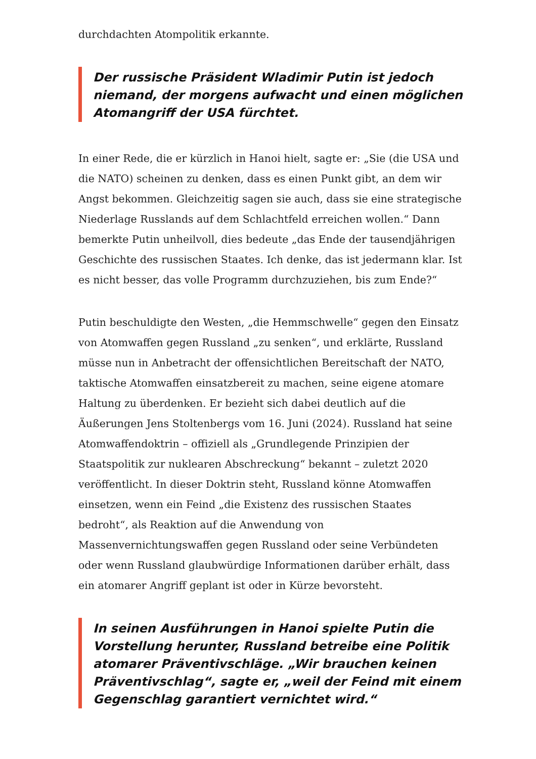durchdachten Atompolitik erkannte.
Der russische Präsident Wladimir Putin ist jedoch niemand, der morgens aufwacht und einen möglichen Atomangriff der USA fürchtet.
In einer Rede, die er kürzlich in Hanoi hielt, sagte er: „Sie (die USA und die NATO) scheinen zu denken, dass es einen Punkt gibt, an dem wir Angst bekommen. Gleichzeitig sagen sie auch, dass sie eine strategische Niederlage Russlands auf dem Schlachtfeld erreichen wollen.“ Dann bemerkte Putin unheilvoll, dies bedeute „das Ende der tausendjährigen Geschichte des russischen Staates. Ich denke, das ist jedermann klar. Ist es nicht besser, das volle Programm durchzuziehen, bis zum Ende?“
Putin beschuldigte den Westen, „die Hemmschwelle“ gegen den Einsatz von Atomwaffen gegen Russland „zu senken“, und erklärte, Russland müsse nun in Anbetracht der offensichtlichen Bereitschaft der NATO, taktische Atomwaffen einsatzbereit zu machen, seine eigene atomare Haltung zu überdenken. Er bezieht sich dabei deutlich auf die Äußerungen Jens Stoltenbergs vom 16. Juni (2024). Russland hat seine Atomwaffendoktrin – offiziell als „Grundlegende Prinzipien der Staatspolitik zur nuklearen Abschreckung“ bekannt – zuletzt 2020 veröffentlicht. In dieser Doktrin steht, Russland könne Atomwaffen einsetzen, wenn ein Feind „die Existenz des russischen Staates bedroht“, als Reaktion auf die Anwendung von Massenvernichtungswaffen gegen Russland oder seine Verbündeten oder wenn Russland glaubwürdige Informationen darüber erhält, dass ein atomarer Angriff geplant ist oder in Kürze bevorsteht.
In seinen Ausführungen in Hanoi spielte Putin die Vorstellung herunter, Russland betreibe eine Politik atomarer Präventivschläge. „Wir brauchen keinen Präventivschlag“, sagte er, „weil der Feind mit einem Gegenschlag garantiert vernichtet wird.“